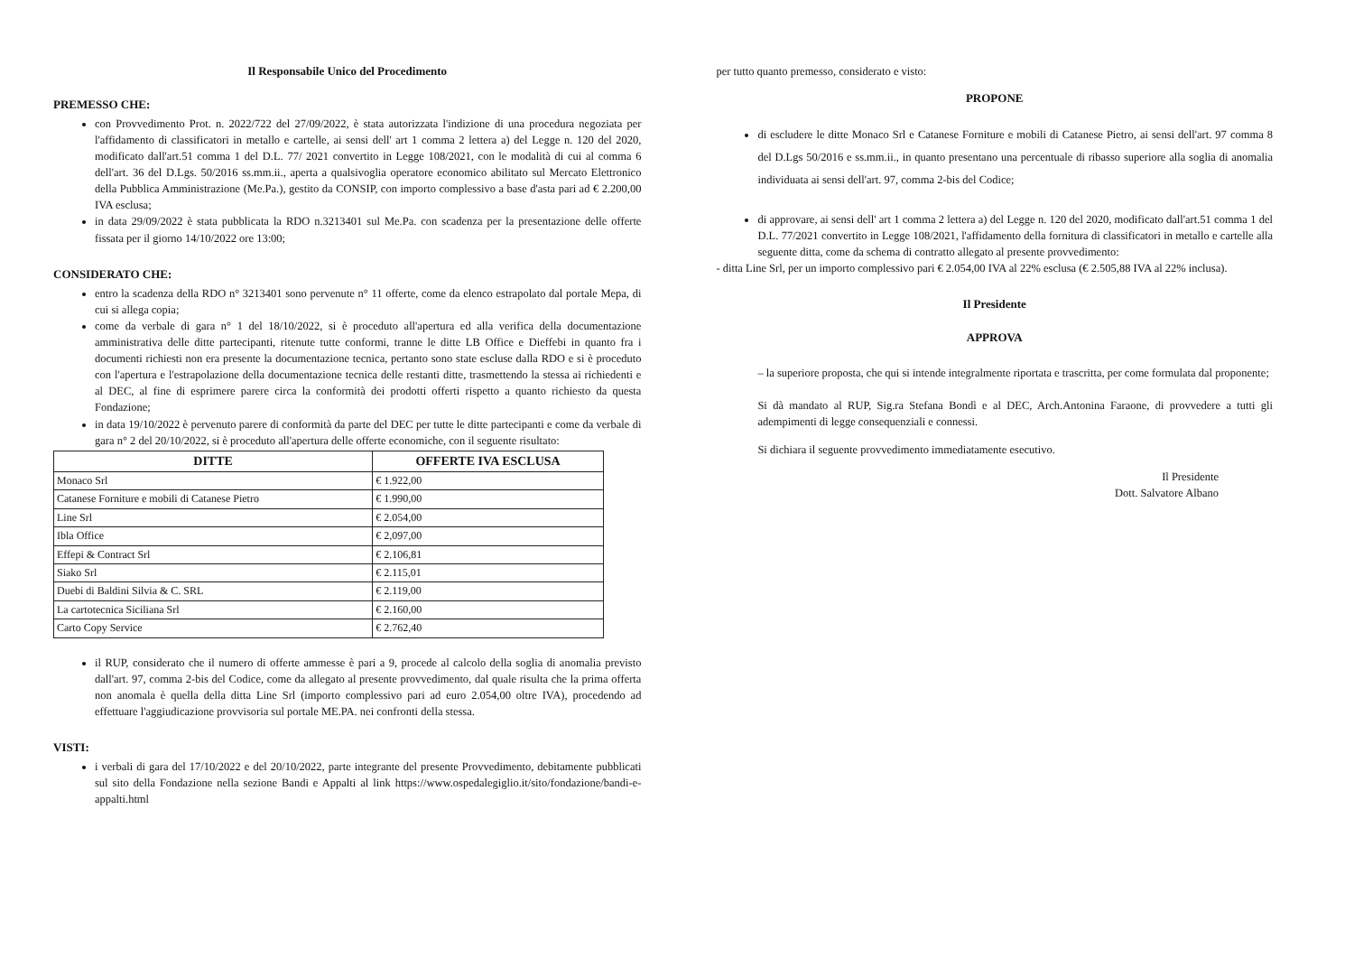Il Responsabile Unico del Procedimento
PREMESSO CHE:
con Provvedimento Prot. n. 2022/722 del 27/09/2022, è stata autorizzata l'indizione di una procedura negoziata per l'affidamento di classificatori in metallo e cartelle, ai sensi dell' art 1 comma 2 lettera a) del Legge n. 120 del 2020, modificato dall'art.51 comma 1 del D.L. 77/ 2021 convertito in Legge 108/2021, con le modalità di cui al comma 6 dell'art. 36 del D.Lgs. 50/2016 ss.mm.ii., aperta a qualsivoglia operatore economico abilitato sul Mercato Elettronico della Pubblica Amministrazione (Me.Pa.), gestito da CONSIP, con importo complessivo a base d'asta pari ad € 2.200,00 IVA esclusa;
in data 29/09/2022 è stata pubblicata la RDO n.3213401 sul Me.Pa. con scadenza per la presentazione delle offerte fissata per il giorno 14/10/2022 ore 13:00;
CONSIDERATO CHE:
entro la scadenza della RDO n° 3213401 sono pervenute n° 11 offerte, come da elenco estrapolato dal portale Mepa, di cui si allega copia;
come da verbale di gara n° 1 del 18/10/2022, si è proceduto all'apertura ed alla verifica della documentazione amministrativa delle ditte partecipanti, ritenute tutte conformi, tranne le ditte LB Office e Dieffebi in quanto fra i documenti richiesti non era presente la documentazione tecnica, pertanto sono state escluse dalla RDO e si è proceduto con l'apertura e l'estrapolazione della documentazione tecnica delle restanti ditte, trasmettendo la stessa ai richiedenti e al DEC, al fine di esprimere parere circa la conformità dei prodotti offerti rispetto a quanto richiesto da questa Fondazione;
in data 19/10/2022 è pervenuto parere di conformità da parte del DEC per tutte le ditte partecipanti e come da verbale di gara n° 2 del 20/10/2022, si è proceduto all'apertura delle offerte economiche, con il seguente risultato:
| DITTE | OFFERTE IVA ESCLUSA |
| --- | --- |
| Monaco Srl | € 1.922,00 |
| Catanese Forniture e mobili di Catanese Pietro | € 1.990,00 |
| Line Srl | € 2.054,00 |
| Ibla Office | € 2,097,00 |
| Effepi & Contract Srl | € 2.106,81 |
| Siako Srl | € 2.115,01 |
| Duebi di Baldini Silvia & C. SRL | € 2.119,00 |
| La cartotecnica Siciliana Srl | € 2.160,00 |
| Carto Copy Service | € 2.762,40 |
il RUP, considerato che il numero di offerte ammesse è pari a 9, procede al calcolo della soglia di anomalia previsto dall'art. 97, comma 2-bis del Codice, come da allegato al presente provvedimento, dal quale risulta che la prima offerta non anomala è quella della ditta Line Srl (importo complessivo pari ad euro 2.054,00 oltre IVA), procedendo ad effettuare l'aggiudicazione provvisoria sul portale ME.PA. nei confronti della stessa.
VISTI:
i verbali di gara del 17/10/2022 e del 20/10/2022, parte integrante del presente Provvedimento, debitamente pubblicati sul sito della Fondazione nella sezione Bandi e Appalti al link https://www.ospedalegiglio.it/sito/fondazione/bandi-e-appalti.html
per tutto quanto premesso, considerato e visto:
PROPONE
di escludere le ditte Monaco Srl e Catanese Forniture e mobili di Catanese Pietro, ai sensi dell'art. 97 comma 8 del D.Lgs 50/2016 e ss.mm.ii., in quanto presentano una percentuale di ribasso superiore alla soglia di anomalia individuata ai sensi dell'art. 97, comma 2-bis del Codice;
di approvare, ai sensi dell' art 1 comma 2 lettera a) del Legge n. 120 del 2020, modificato dall'art.51 comma 1 del D.L. 77/2021 convertito in Legge 108/2021, l'affidamento della fornitura di classificatori in metallo e cartelle alla seguente ditta, come da schema di contratto allegato al presente provvedimento:
- ditta Line Srl, per un importo complessivo pari € 2.054,00 IVA al 22% esclusa (€ 2.505,88 IVA al 22% inclusa).
Il Presidente
APPROVA
– la superiore proposta, che qui si intende integralmente riportata e trascritta, per come formulata dal proponente;
Si dà mandato al RUP, Sig.ra Stefana Bondì e al DEC, Arch.Antonina Faraone, di provvedere a tutti gli adempimenti di legge consequenziali e connessi.
Si dichiara il seguente provvedimento immediatamente esecutivo.
Il Presidente
Dott. Salvatore Albano